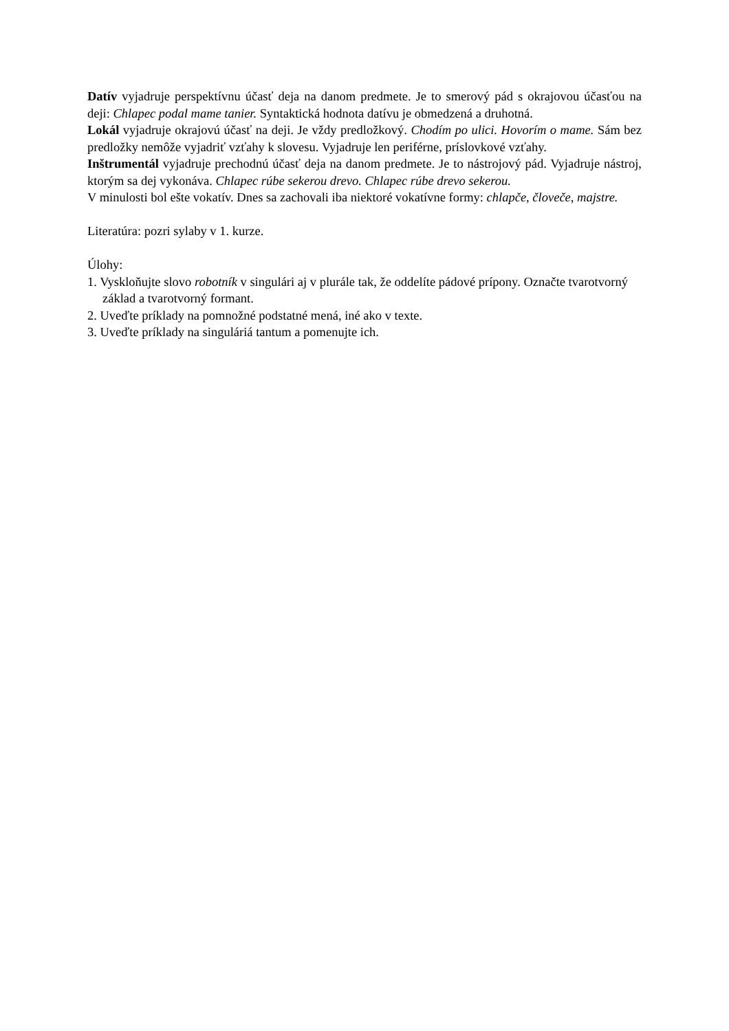Datív vyjadruje perspektívnu účasť deja na danom predmete. Je to smerový pád s okrajovou účasťou na deji: Chlapec podal mame tanier. Syntaktická hodnota datívu je obmedzená a druhotná.
Lokál vyjadruje okrajovú účasť na deji. Je vždy predložkový. Chodím po ulici. Hovorím o mame. Sám bez predložky nemôže vyjadriť vzťahy k slovesu. Vyjadruje len periférne, príslovkové vzťahy.
Inštrumentál vyjadruje prechodnú účasť deja na danom predmete. Je to nástrojový pád. Vyjadruje nástroj, ktorým sa dej vykonáva. Chlapec rúbe sekerou drevo. Chlapec rúbe drevo sekerou.
V minulosti bol ešte vokatív. Dnes sa zachovali iba niektoré vokatívne formy: chlapče, človeče, majstre.
Literatúra: pozri sylaby v 1. kurze.
Úlohy:
1. Vyskloňujte slovo robotník v singulári aj v plurále tak, že oddelíte pádové prípony. Označte tvarotvorný základ a tvarotvorný formant.
2. Uveďte príklady na pomnožné podstatné mená, iné ako v texte.
3. Uveďte príklady na singuláriá tantum a pomenujte ich.